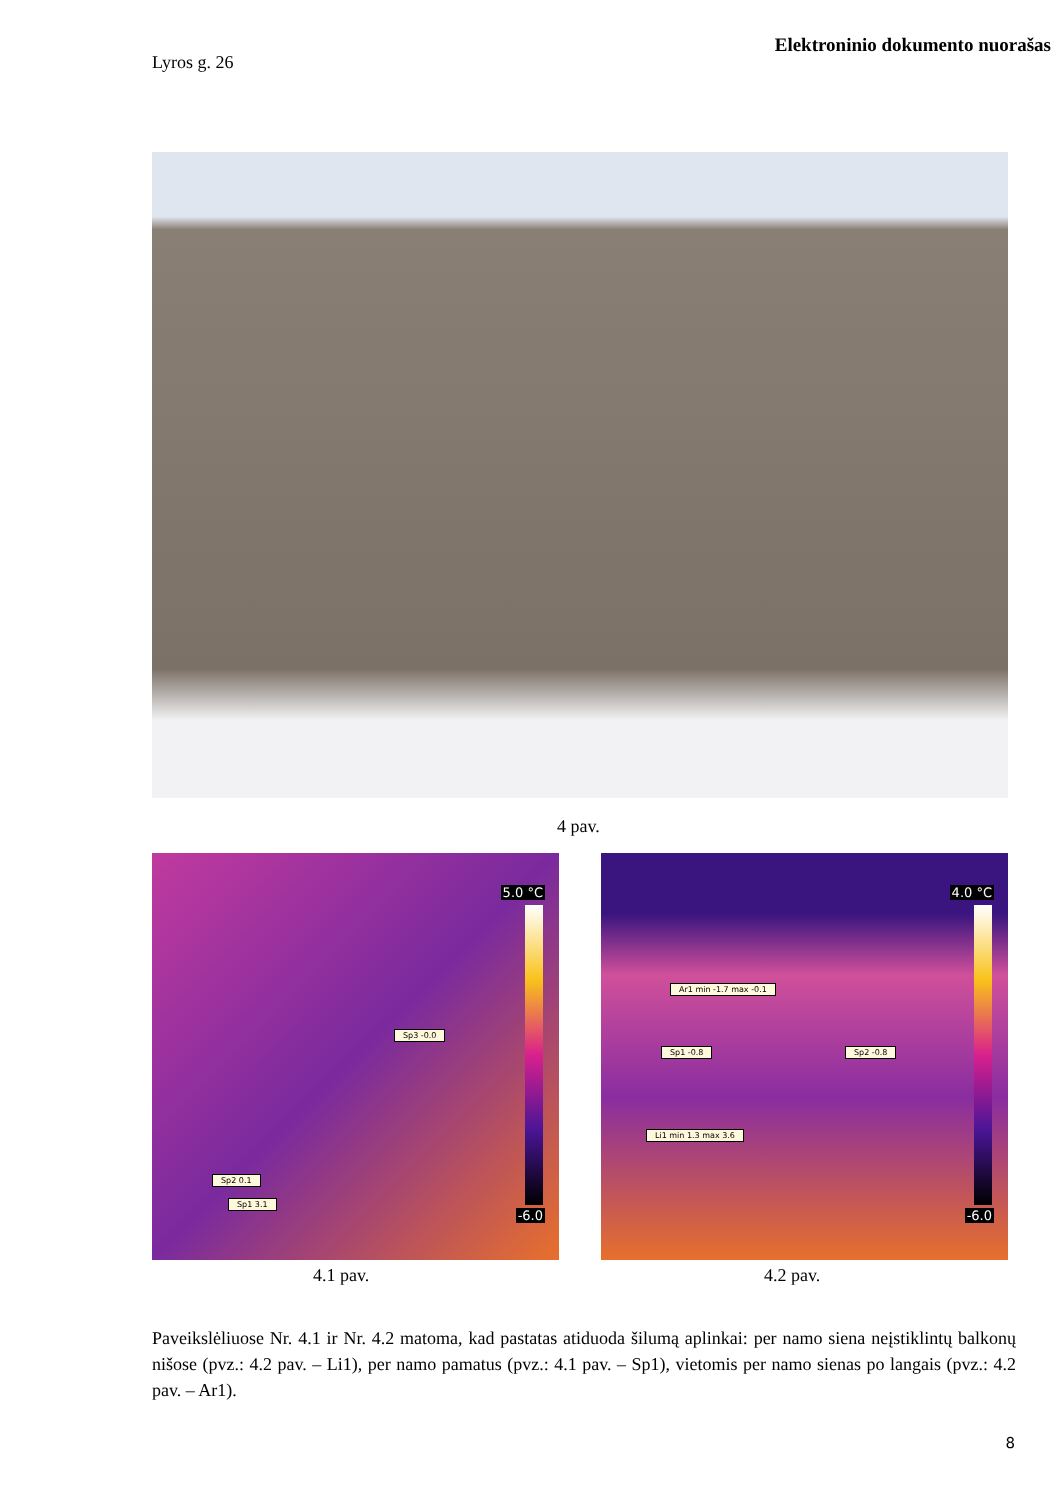Elektroninio dokumento nuorašas
Lyros g. 26
4 pav.
5.0 °C
-6.0
Sp3 -0.0
Sp2 0.1
Sp1 3.1
4.0 °C
-6.0
Ar1 min -1.7 max -0.1
Sp1 -0.8 Sp2 -0.8
Li1 min 1.3 max 3.6
4.1 pav. 4.2 pav.
Paveikslėliuose Nr. 4.1 ir Nr. 4.2 matoma, kad pastatas atiduoda šilumą aplinkai: per namo siena neįstiklintų balkonų nišose (pvz.: 4.2 pav. – Li1), per namo pamatus (pvz.: 4.1 pav. – Sp1), vietomis per namo sienas po langais (pvz.: 4.2 pav. – Ar1).
8